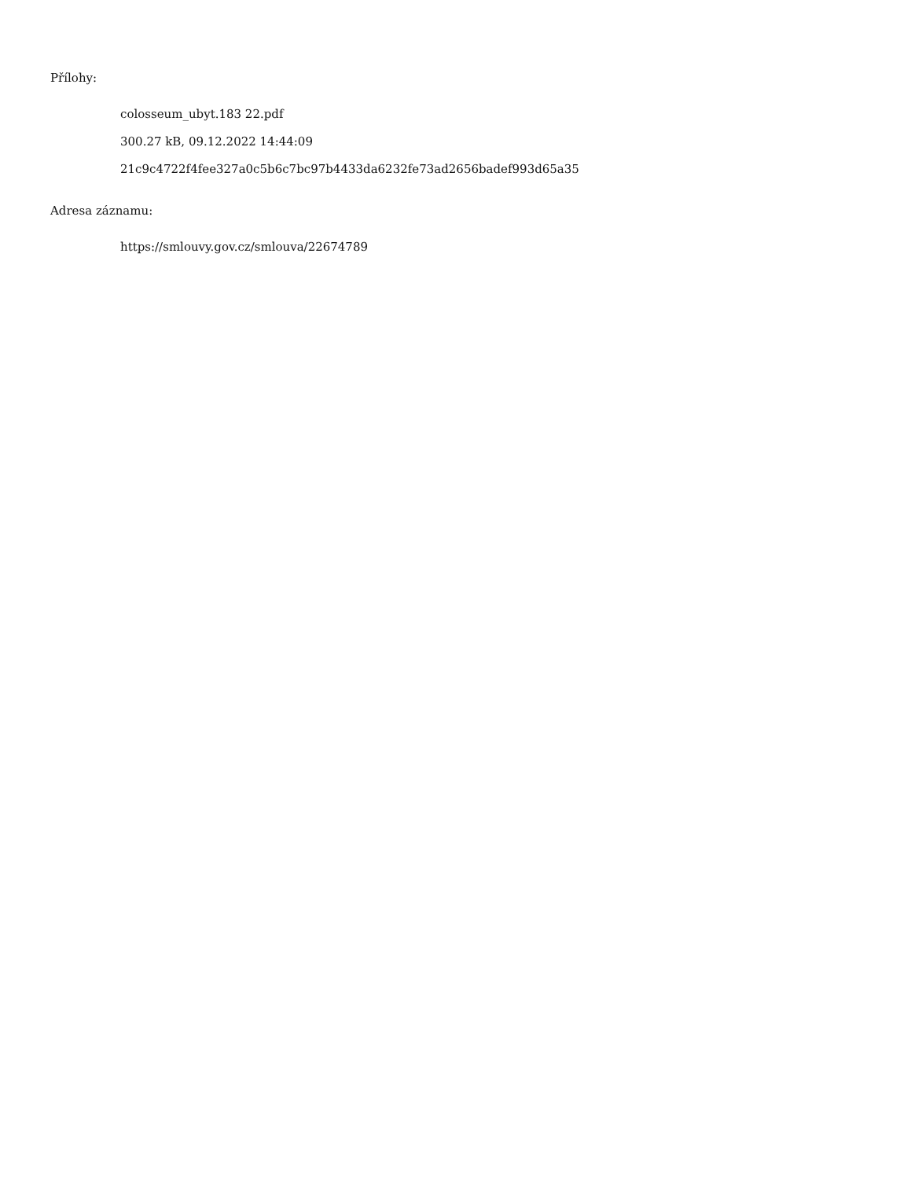Přílohy:
colosseum_ubyt.183 22.pdf
300.27 kB, 09.12.2022 14:44:09
21c9c4722f4fee327a0c5b6c7bc97b4433da6232fe73ad2656badef993d65a35
Adresa záznamu:
https://smlouvy.gov.cz/smlouva/22674789